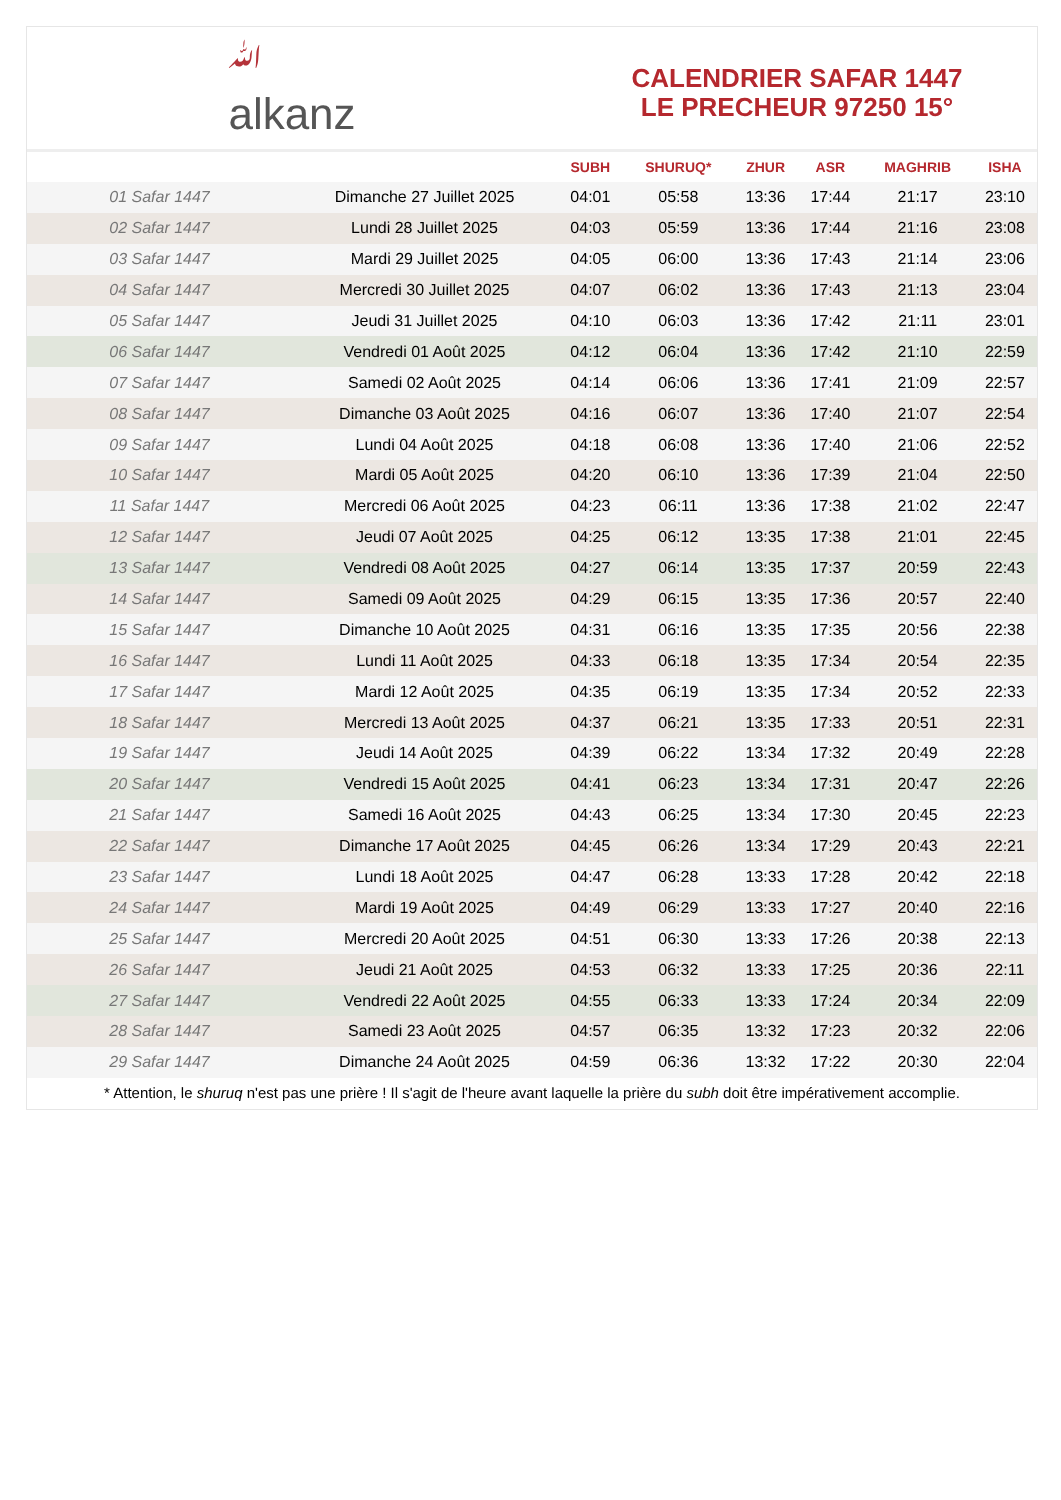ﷲ
alkanz
CALENDRIER SAFAR 1447
LE PRECHEUR 97250 15°
| | | SUBH | SHURUQ* | ZHUR | ASR | MAGHRIB | ISHA |
| --- | --- | --- | --- | --- | --- | --- | --- |
| 01 Safar 1447 | Dimanche 27 Juillet 2025 | 04:01 | 05:58 | 13:36 | 17:44 | 21:17 | 23:10 |
| 02 Safar 1447 | Lundi 28 Juillet 2025 | 04:03 | 05:59 | 13:36 | 17:44 | 21:16 | 23:08 |
| 03 Safar 1447 | Mardi 29 Juillet 2025 | 04:05 | 06:00 | 13:36 | 17:43 | 21:14 | 23:06 |
| 04 Safar 1447 | Mercredi 30 Juillet 2025 | 04:07 | 06:02 | 13:36 | 17:43 | 21:13 | 23:04 |
| 05 Safar 1447 | Jeudi 31 Juillet 2025 | 04:10 | 06:03 | 13:36 | 17:42 | 21:11 | 23:01 |
| 06 Safar 1447 | Vendredi 01 Août 2025 | 04:12 | 06:04 | 13:36 | 17:42 | 21:10 | 22:59 |
| 07 Safar 1447 | Samedi 02 Août 2025 | 04:14 | 06:06 | 13:36 | 17:41 | 21:09 | 22:57 |
| 08 Safar 1447 | Dimanche 03 Août 2025 | 04:16 | 06:07 | 13:36 | 17:40 | 21:07 | 22:54 |
| 09 Safar 1447 | Lundi 04 Août 2025 | 04:18 | 06:08 | 13:36 | 17:40 | 21:06 | 22:52 |
| 10 Safar 1447 | Mardi 05 Août 2025 | 04:20 | 06:10 | 13:36 | 17:39 | 21:04 | 22:50 |
| 11 Safar 1447 | Mercredi 06 Août 2025 | 04:23 | 06:11 | 13:36 | 17:38 | 21:02 | 22:47 |
| 12 Safar 1447 | Jeudi 07 Août 2025 | 04:25 | 06:12 | 13:35 | 17:38 | 21:01 | 22:45 |
| 13 Safar 1447 | Vendredi 08 Août 2025 | 04:27 | 06:14 | 13:35 | 17:37 | 20:59 | 22:43 |
| 14 Safar 1447 | Samedi 09 Août 2025 | 04:29 | 06:15 | 13:35 | 17:36 | 20:57 | 22:40 |
| 15 Safar 1447 | Dimanche 10 Août 2025 | 04:31 | 06:16 | 13:35 | 17:35 | 20:56 | 22:38 |
| 16 Safar 1447 | Lundi 11 Août 2025 | 04:33 | 06:18 | 13:35 | 17:34 | 20:54 | 22:35 |
| 17 Safar 1447 | Mardi 12 Août 2025 | 04:35 | 06:19 | 13:35 | 17:34 | 20:52 | 22:33 |
| 18 Safar 1447 | Mercredi 13 Août 2025 | 04:37 | 06:21 | 13:35 | 17:33 | 20:51 | 22:31 |
| 19 Safar 1447 | Jeudi 14 Août 2025 | 04:39 | 06:22 | 13:34 | 17:32 | 20:49 | 22:28 |
| 20 Safar 1447 | Vendredi 15 Août 2025 | 04:41 | 06:23 | 13:34 | 17:31 | 20:47 | 22:26 |
| 21 Safar 1447 | Samedi 16 Août 2025 | 04:43 | 06:25 | 13:34 | 17:30 | 20:45 | 22:23 |
| 22 Safar 1447 | Dimanche 17 Août 2025 | 04:45 | 06:26 | 13:34 | 17:29 | 20:43 | 22:21 |
| 23 Safar 1447 | Lundi 18 Août 2025 | 04:47 | 06:28 | 13:33 | 17:28 | 20:42 | 22:18 |
| 24 Safar 1447 | Mardi 19 Août 2025 | 04:49 | 06:29 | 13:33 | 17:27 | 20:40 | 22:16 |
| 25 Safar 1447 | Mercredi 20 Août 2025 | 04:51 | 06:30 | 13:33 | 17:26 | 20:38 | 22:13 |
| 26 Safar 1447 | Jeudi 21 Août 2025 | 04:53 | 06:32 | 13:33 | 17:25 | 20:36 | 22:11 |
| 27 Safar 1447 | Vendredi 22 Août 2025 | 04:55 | 06:33 | 13:33 | 17:24 | 20:34 | 22:09 |
| 28 Safar 1447 | Samedi 23 Août 2025 | 04:57 | 06:35 | 13:32 | 17:23 | 20:32 | 22:06 |
| 29 Safar 1447 | Dimanche 24 Août 2025 | 04:59 | 06:36 | 13:32 | 17:22 | 20:30 | 22:04 |
* Attention, le shuruq n'est pas une prière ! Il s'agit de l'heure avant laquelle la prière du subh doit être impérativement accomplie.